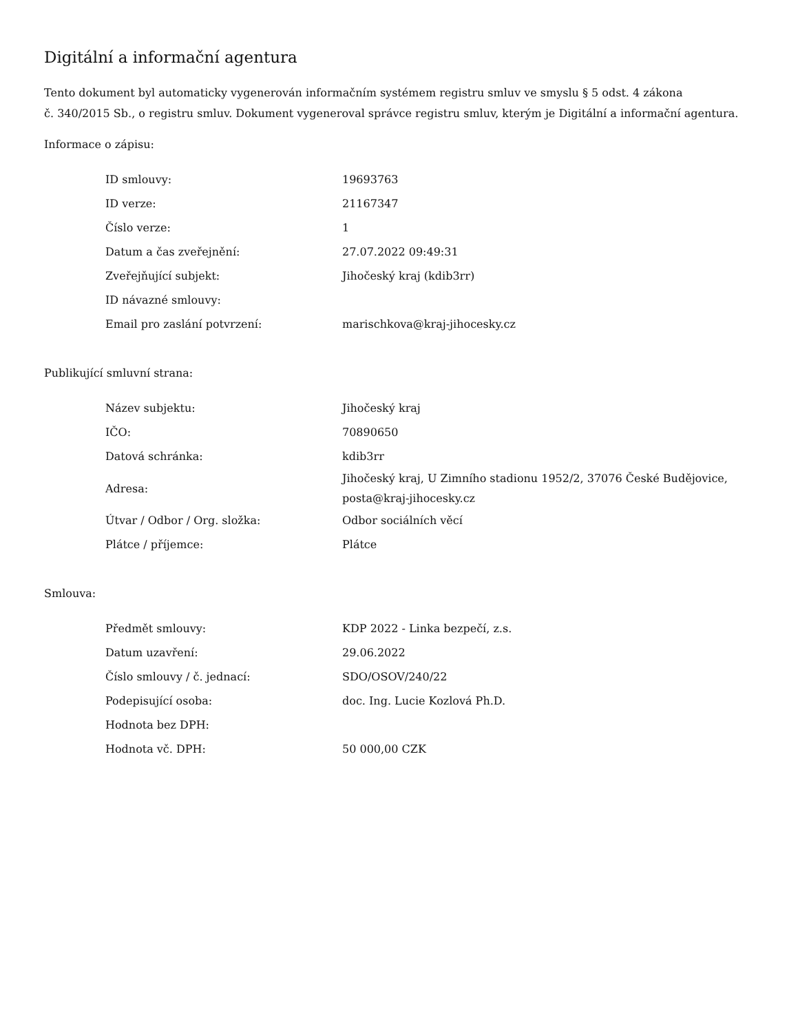Digitální a informační agentura
Tento dokument byl automaticky vygenerován informačním systémem registru smluv ve smyslu § 5 odst. 4 zákona
č. 340/2015 Sb., o registru smluv. Dokument vygeneroval správce registru smluv, kterým je Digitální a informační agentura.
Informace o zápisu:
| ID smlouvy: | 19693763 |
| ID verze: | 21167347 |
| Číslo verze: | 1 |
| Datum a čas zveřejnění: | 27.07.2022 09:49:31 |
| Zveřejňující subjekt: | Jihočeský kraj (kdib3rr) |
| ID návazné smlouvy: | |
| Email pro zaslání potvrzení: | marischkova@kraj-jihocesky.cz |
Publikující smluvní strana:
| Název subjektu: | Jihočeský kraj |
| IČO: | 70890650 |
| Datová schránka: | kdib3rr |
| Adresa: | Jihočeský kraj, U Zimního stadionu 1952/2, 37076 České Budějovice, posta@kraj-jihocesky.cz |
| Útvar / Odbor / Org. složka: | Odbor sociálních věcí |
| Plátce / příjemce: | Plátce |
Smlouva:
| Předmět smlouvy: | KDP 2022 - Linka bezpečí, z.s. |
| Datum uzavření: | 29.06.2022 |
| Číslo smlouvy / č. jednací: | SDO/OSOV/240/22 |
| Podepisující osoba: | doc. Ing. Lucie Kozlová Ph.D. |
| Hodnota bez DPH: | |
| Hodnota vč. DPH: | 50 000,00 CZK |